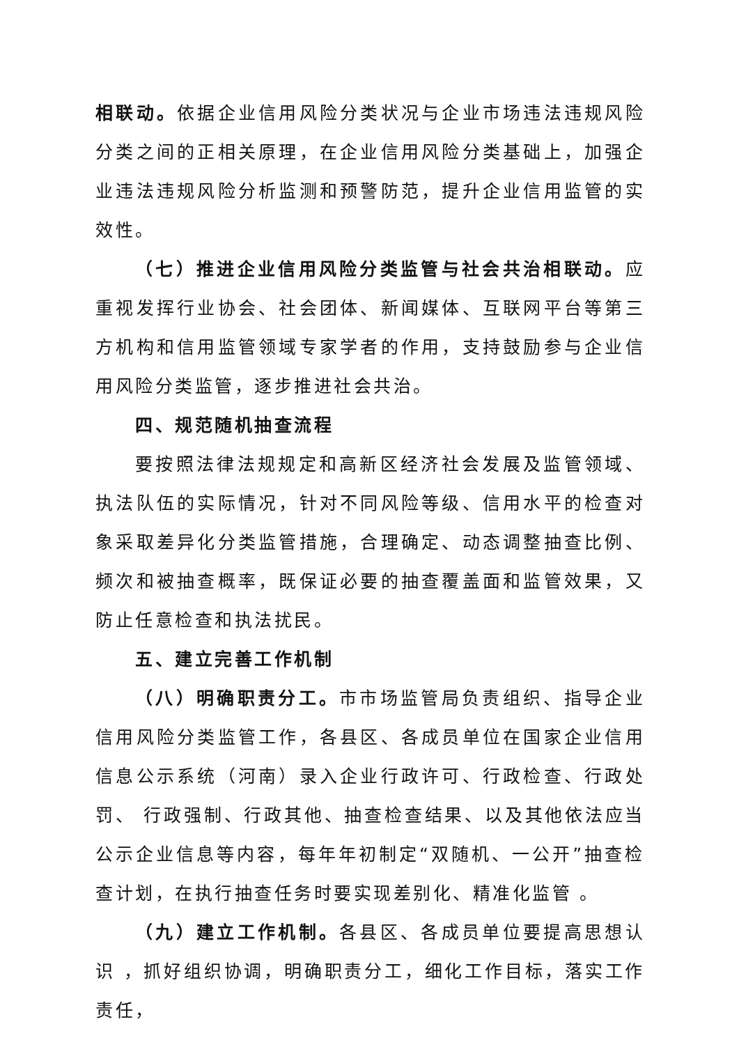相联动。依据企业信用风险分类状况与企业市场违法违规风险分类之间的正相关原理，在企业信用风险分类基础上，加强企业违法违规风险分析监测和预警防范，提升企业信用监管的实效性。
（七）推进企业信用风险分类监管与社会共治相联动。应重视发挥行业协会、社会团体、新闻媒体、互联网平台等第三方机构和信用监管领域专家学者的作用，支持鼓励参与企业信用风险分类监管，逐步推进社会共治。
四、规范随机抽查流程
要按照法律法规规定和高新区经济社会发展及监管领域、执法队伍的实际情况，针对不同风险等级、信用水平的检查对象采取差异化分类监管措施，合理确定、动态调整抽查比例、频次和被抽查概率，既保证必要的抽查覆盖面和监管效果，又防止任意检查和执法扰民。
五、建立完善工作机制
（八）明确职责分工。市市场监管局负责组织、指导企业信用风险分类监管工作，各县区、各成员单位在国家企业信用信息公示系统（河南）录入企业行政许可、行政检查、行政处罚、 行政强制、行政其他、抽查检查结果、以及其他依法应当公示企业信息等内容，每年年初制定“双随机、一公开”抽查检查计划，在执行抽查任务时要实现差别化、精准化监管 。
（九）建立工作机制。各县区、各成员单位要提高思想认识 ，抓好组织协调，明确职责分工，细化工作目标，落实工作责任，